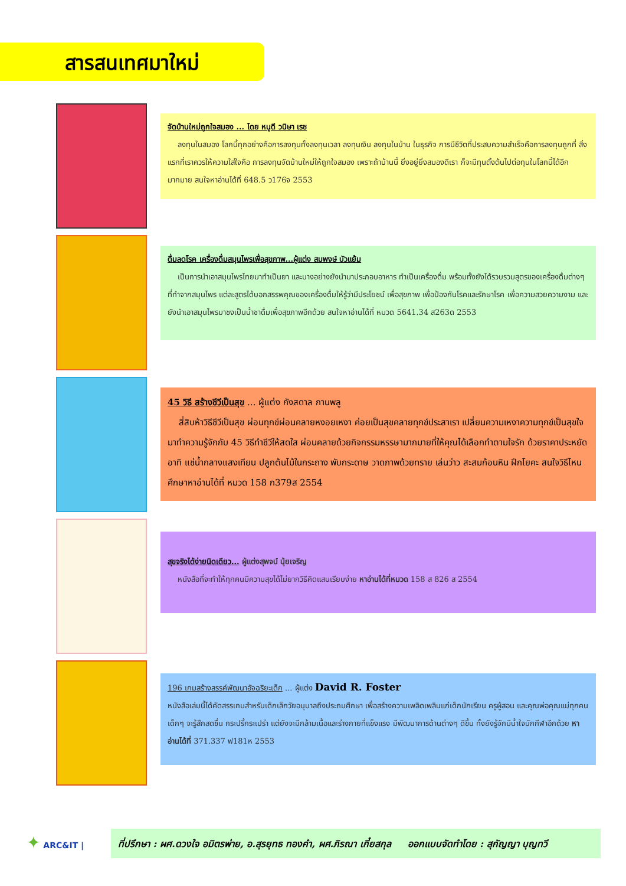สารสนเทศมาใหม่
จัดบ้านใหม่ถูกใจสมอง ... โดย หนูดี วนิษา เรซ
ลงทุนในสมอง โลกนี้ทุกอย่างคือการลงทุนทั้งลงทุนเวลา ลงทุนเงิน ลงทุนในบ้าน ในธุรกิจ การมีชีวิตที่ประสบความสำเร็จคือการลงทุนถูกที่ สิ่งแรกที่เราควรให้ความใส่ใจคือ การลงทุนจัดบ้านใหม่ให้ถูกใจสมอง เพราะถ้าบ้านนี้ ยิ่งอยู่ยิ่งสมองดีเรา ก็จะมีทุนตั้งต้นไปต่อทุนในโลกนี้ได้อีกมากมาย สนใจหาอ่านได้ที่ 648.5 ว176จ 2553
ดื่มลดโรค เครื่องดื่มสมุนไพรเพื่อสุขภาพ...ผู้แต่ง สมพงษ์ บัวแย้ม
เป็นการนำเอาสมุนไพรไทยมาทำเป็นยา และบางอย่างยังนำมาประกอบอาหาร ทำเป็นเครื่องดื่ม พร้อมทั้งยังได้รวบรวมสูตรของเครื่องดื่มต่างๆ ที่ทำจากสมุนไพร แต่ละสูตรได้บอกสรรพคุณของเครื่องดื่มให้รู้ว่ามีประโยชน์ เพื่อสุขภาพ เพื่อป้องกันโรคและรักษาโรค เพื่อความสวยความงาม และยังนำเอาสมุนไพรมาชงเป็นน้ำชาดื่มเพื่อสุขภาพอีกด้วย สนใจหาอ่านได้ที่ หมวด 5641.34 ส263ด 2553
45 วิธี สร้างชีวีเป็นสุข ... ผู้แต่ง กังสดาล กานพลู
สี่สิบห้าวิธีชีวีเป็นสุข ผ่อนทุกข์ผ่อนคลายหงอยเหงา ค่อยเป็นสุขคลายทุกข์ประสาเรา เปลี่ยนความเหงาความทุกข์เป็นสุขใจ มาทำความรู้จักกับ 45 วิธีทำชีวีให้สดใส ผ่อนคลายด้วยกิจกรรมหรรษามากมายที่ให้คุณได้เลือกทำตามใจรัก ด้วยราคาประหยัด อาทิ แช่น้ำกลางแสงเทียน ปลูกต้นไม้ในกระถาง พับกระดาษ วาดภาพด้วยทราย เล่นว่าว สะสมก้อนหิน ฝึกโยคะ สนใจวิธีไหน ศึกษาหาอ่านได้ที่ หมวด 158 ก379ส 2554
สุขจริงได้ง่ายนิดเดียว... ผู้แต่งสุพจน์ นุ้ยเจริญ
หนังสือที่จะทำให้ทุกคนมีความสุขได้ไม่ยากวิธีคิดแสนเรียบง่าย หาอ่านได้ที่หมวด 158 ส 826 ส 2554
196 เกมสร้างสรรค์พัฒนาอัจฉริยะเด็ก ... ผู้แต่ง David R. Foster
หนังสือเล่มนี้ได้คัดสรรเกมสำหรับเด็กเล็กวัยอนุบาลถึงประถมศึกษา เพื่อสร้างความเพลิดเพลินแก่เด็กนักเรียน ครูผู้สอน และคุณพ่อคุณแม่ทุกคน เด็กๆ จะรู้สึกสดชื่น กระปรี้กระเปร่า แต่ยังจะมีกล้ามเนื้อและร่างกายที่แข็งแรง มีพัฒนาการด้านต่างๆ ดีขึ้น ทั้งยังรู้จักมีน้ำใจนักกีฬาอีกด้วย หาอ่านได้ที่ 371.337 ฟ181ห 2553
✦ ARC&IT |
ที่ปรึกษา : ผศ.ดวงใจ อมิตรพ่าย, อ.สุรยุทธ ทองคำ, ผศ.ภิรณา เกี๋ยสกุล ออกแบบจัดทำโดย : สุกัญญา บุญทวี